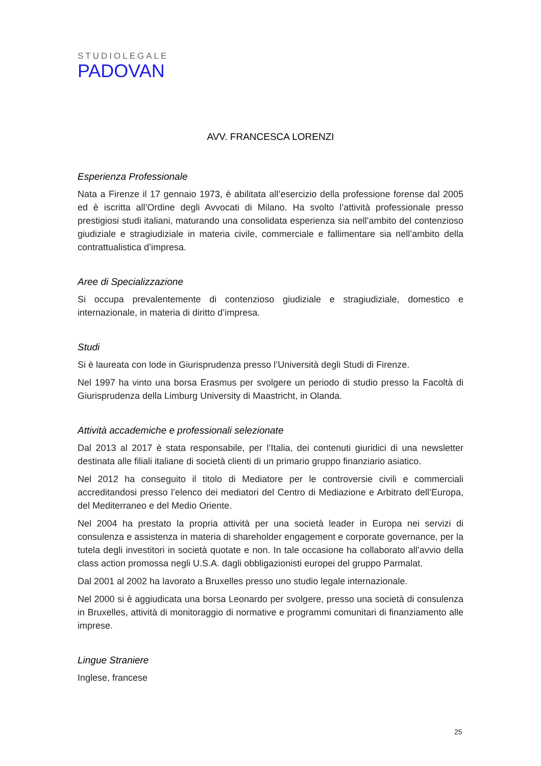STUDIOLEGALE
PADOVAN
AVV. FRANCESCA LORENZI
Esperienza Professionale
Nata a Firenze il 17 gennaio 1973, è abilitata all’esercizio della professione forense dal 2005 ed è iscritta all’Ordine degli Avvocati di Milano. Ha svolto l’attività professionale presso prestigiosi studi italiani, maturando una consolidata esperienza sia nell’ambito del contenzioso giudiziale e stragiudiziale in materia civile, commerciale e fallimentare sia nell’ambito della contrattualistica d’impresa.
Aree di Specializzazione
Si occupa prevalentemente di contenzioso giudiziale e stragiudiziale, domestico e internazionale, in materia di diritto d’impresa.
Studi
Si è laureata con lode in Giurisprudenza presso l’Università degli Studi di Firenze.
Nel 1997 ha vinto una borsa Erasmus per svolgere un periodo di studio presso la Facoltà di Giurisprudenza della Limburg University di Maastricht, in Olanda.
Attività accademiche e professionali selezionate
Dal 2013 al 2017 è stata responsabile, per l’Italia, dei contenuti giuridici di una newsletter destinata alle filiali italiane di società clienti di un primario gruppo finanziario asiatico.
Nel 2012 ha conseguito il titolo di Mediatore per le controversie civili e commerciali accreditandosi presso l’elenco dei mediatori del Centro di Mediazione e Arbitrato dell’Europa, del Mediterraneo e del Medio Oriente.
Nel 2004 ha prestato la propria attività per una società leader in Europa nei servizi di consulenza e assistenza in materia di shareholder engagement e corporate governance, per la tutela degli investitori in società quotate e non. In tale occasione ha collaborato all’avvio della class action promossa negli U.S.A. dagli obbligazionisti europei del gruppo Parmalat.
Dal 2001 al 2002 ha lavorato a Bruxelles presso uno studio legale internazionale.
Nel 2000 si è aggiudicata una borsa Leonardo per svolgere, presso una società di consulenza in Bruxelles, attività di monitoraggio di normative e programmi comunitari di finanziamento alle imprese.
Lingue Straniere
Inglese, francese
25